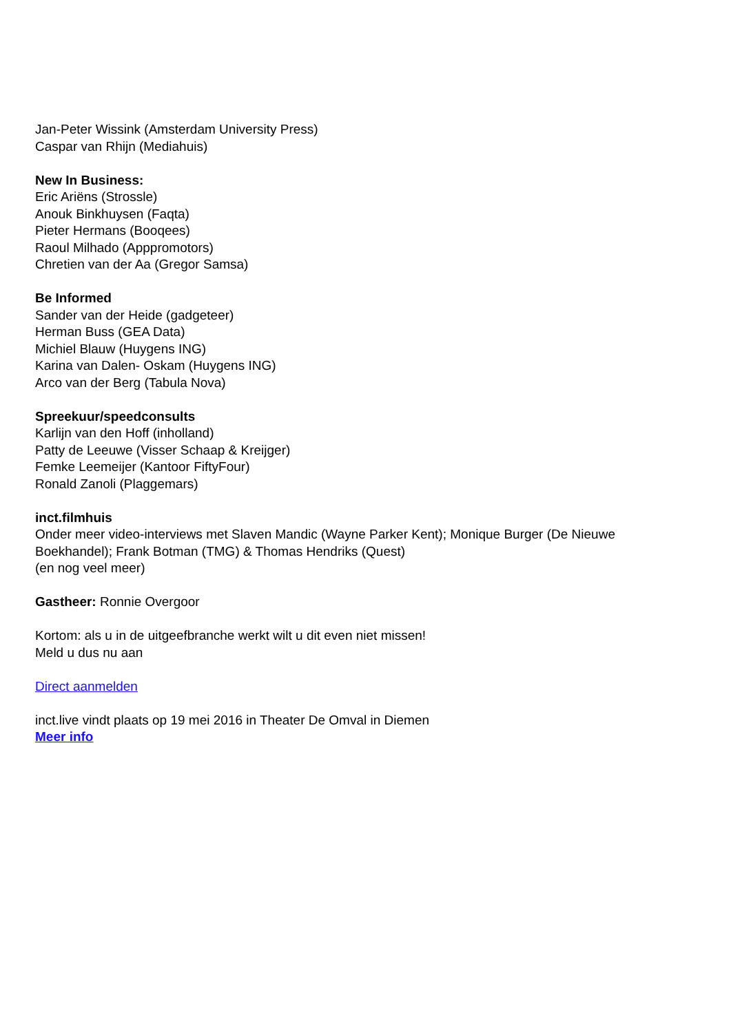Jan-Peter Wissink (Amsterdam University Press)
Caspar van Rhijn (Mediahuis)
New In Business:
Eric Ariëns (Strossle)
Anouk Binkhuysen (Faqta)
Pieter Hermans (Booqees)
Raoul Milhado (Apppromotors)
Chretien van der Aa (Gregor Samsa)
Be Informed
Sander van der Heide (gadgeteer)
Herman Buss (GEA Data)
Michiel Blauw (Huygens ING)
Karina van Dalen- Oskam (Huygens ING)
Arco van der Berg (Tabula Nova)
Spreekuur/speedconsults
Karlijn van den Hoff (inholland)
Patty de Leeuwe (Visser Schaap & Kreijger)
Femke Leemeijer (Kantoor FiftyFour)
Ronald Zanoli (Plaggemars)
inct.filmhuis
Onder meer video-interviews met Slaven Mandic (Wayne Parker Kent); Monique Burger (De Nieuwe Boekhandel); Frank Botman (TMG) & Thomas Hendriks (Quest)
(en nog veel meer)
Gastheer: Ronnie Overgoor
Kortom: als u in de uitgeefbranche werkt wilt u dit even niet missen!
Meld u dus nu aan
Direct aanmelden
inct.live vindt plaats op 19 mei 2016 in Theater De Omval in Diemen
Meer info